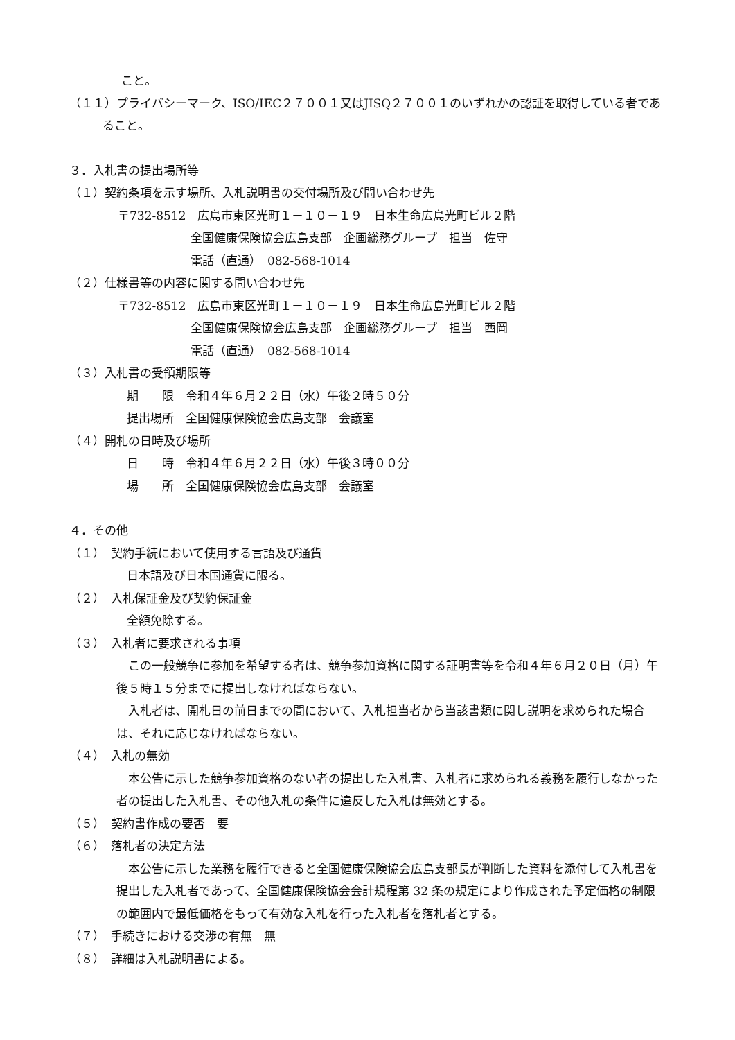こと。
（１１）プライバシーマーク、ISO/IEC２７００１又はJISQ２７００１のいずれかの認証を取得している者であること。
３．入札書の提出場所等
（１）契約条項を示す場所、入札説明書の交付場所及び問い合わせ先
〒732-8512　広島市東区光町１－１０－１９　日本生命広島光町ビル２階
全国健康保険協会広島支部　企画総務グループ　担当　佐守
電話（直通）　082-568-1014
（２）仕様書等の内容に関する問い合わせ先
〒732-8512　広島市東区光町１－１０－１９　日本生命広島光町ビル２階
全国健康保険協会広島支部　企画総務グループ　担当　西岡
電話（直通）　082-568-1014
（３）入札書の受領期限等
期　　限　令和４年６月２２日（水）午後２時５０分
提出場所　全国健康保険協会広島支部　会議室
（４）開札の日時及び場所
日　　時　令和４年６月２２日（水）午後３時００分
場　　所　全国健康保険協会広島支部　会議室
４．その他
（１）　契約手続において使用する言語及び通貨
日本語及び日本国通貨に限る。
（２）　入札保証金及び契約保証金
全額免除する。
（３）　入札者に要求される事項
　この一般競争に参加を希望する者は、競争参加資格に関する証明書等を令和４年６月２０日（月）午後５時１５分までに提出しなければならない。
　入札者は、開札日の前日までの間において、入札担当者から当該書類に関し説明を求められた場合は、それに応じなければならない。
（４）　入札の無効
　本公告に示した競争参加資格のない者の提出した入札書、入札者に求められる義務を履行しなかった者の提出した入札書、その他入札の条件に違反した入札は無効とする。
（５）　契約書作成の要否　要
（６）　落札者の決定方法
　本公告に示した業務を履行できると全国健康保険協会広島支部長が判断した資料を添付して入札書を提出した入札者であって、全国健康保険協会会計規程第 32 条の規定により作成された予定価格の制限の範囲内で最低価格をもって有効な入札を行った入札者を落札者とする。
（７）　手続きにおける交渉の有無　無
（８）　詳細は入札説明書による。